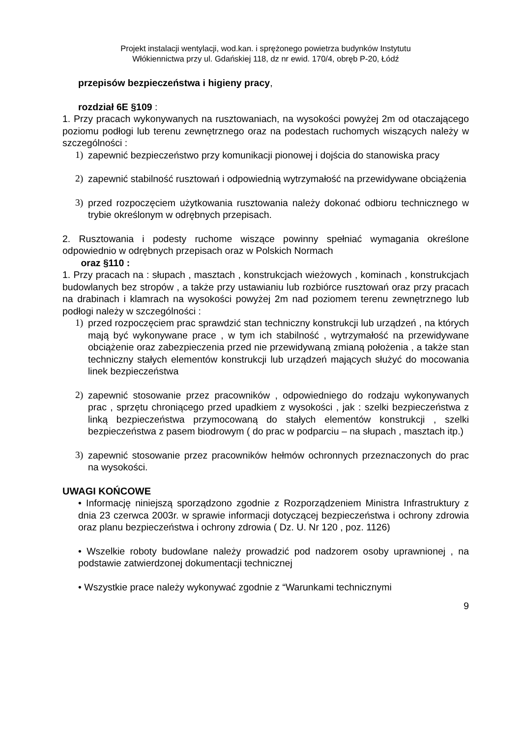Projekt instalacji wentylacji, wod.kan. i sprężonego powietrza budynków Instytutu
Włókiennictwa przy ul. Gdańskiej 118, dz nr ewid. 170/4, obręb P-20, Łódź
przepisów bezpieczeństwa i higieny pracy,
rozdział 6E §109 :
1. Przy pracach wykonywanych na rusztowaniach, na wysokości powyżej 2m od otaczającego poziomu podłogi lub terenu zewnętrznego oraz na podestach ruchomych wiszących należy w szczególności :
1) zapewnić bezpieczeństwo przy komunikacji pionowej i dojścia do stanowiska pracy
2) zapewnić stabilność rusztowań i odpowiednią wytrzymałość na przewidywane obciążenia
3) przed rozpoczęciem użytkowania rusztowania należy dokonać odbioru technicznego w trybie określonym w odrębnych przepisach.
2. Rusztowania i podesty ruchome wiszące powinny spełniać wymagania określone odpowiednio w odrębnych przepisach oraz w Polskich Normach
oraz §110 :
1. Przy pracach na : słupach , masztach , konstrukcjach wieżowych , kominach , konstrukcjach budowlanych bez stropów , a także przy ustawianiu lub rozbiórce rusztowań oraz przy pracach na drabinach i klamrach na wysokości powyżej 2m nad poziomem terenu zewnętrznego lub podłogi należy w szczególności :
1) przed rozpoczęciem prac sprawdzić stan techniczny konstrukcji lub urządzeń , na których mają być wykonywane prace , w tym ich stabilność , wytrzymałość na przewidywane obciążenie oraz zabezpieczenia przed nie przewidywaną zmianą położenia , a także stan techniczny stałych elementów konstrukcji lub urządzeń mających służyć do mocowania linek bezpieczeństwa
2) zapewnić stosowanie przez pracowników , odpowiedniego do rodzaju wykonywanych prac , sprzętu chroniącego przed upadkiem z wysokości , jak : szelki bezpieczeństwa z linką bezpieczeństwa przymocowaną do stałych elementów konstrukcji , szelki bezpieczeństwa z pasem biodrowym ( do prac w podparciu – na słupach , masztach itp.)
3) zapewnić stosowanie przez pracowników hełmów ochronnych przeznaczonych do prac na wysokości.
UWAGI KOŃCOWE
• Informację niniejszą sporządzono zgodnie z Rozporządzeniem Ministra Infrastruktury z dnia 23 czerwca 2003r. w sprawie informacji dotyczącej bezpieczeństwa i ochrony zdrowia oraz planu bezpieczeństwa i ochrony zdrowia ( Dz. U. Nr 120 , poz. 1126)
• Wszelkie roboty budowlane należy prowadzić pod nadzorem osoby uprawnionej , na podstawie zatwierdzonej dokumentacji technicznej
• Wszystkie prace należy wykonywać zgodnie z “Warunkami technicznymi
9